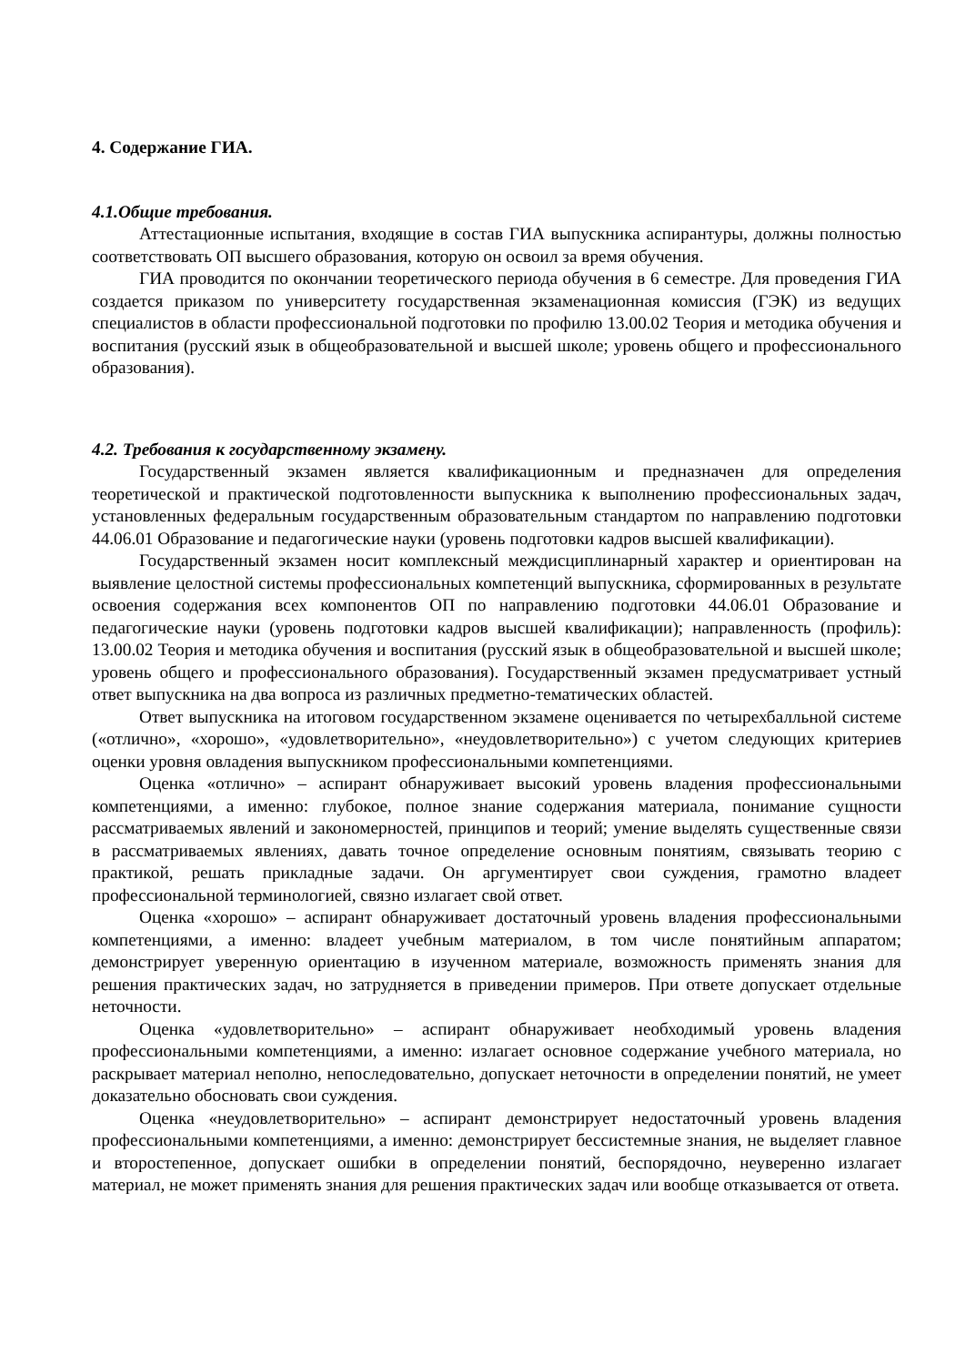4. Содержание ГИА.
4.1.Общие требования.
Аттестационные испытания, входящие в состав ГИА выпускника аспирантуры, должны полностью соответствовать ОП высшего образования, которую он освоил за время обучения.
ГИА проводится по окончании теоретического периода обучения в 6 семестре. Для проведения ГИА создается приказом по университету государственная экзаменационная комиссия (ГЭК) из ведущих специалистов в области профессиональной подготовки по профилю 13.00.02 Теория и методика обучения и воспитания (русский язык в общеобразовательной и высшей школе; уровень общего и профессионального образования).
4.2. Требования к государственному экзамену.
Государственный экзамен является квалификационным и предназначен для определения теоретической и практической подготовленности выпускника к выполнению профессиональных задач, установленных федеральным государственным образовательным стандартом по направлению подготовки 44.06.01 Образование и педагогические науки (уровень подготовки кадров высшей квалификации).
Государственный экзамен носит комплексный междисциплинарный характер и ориентирован на выявление целостной системы профессиональных компетенций выпускника, сформированных в результате освоения содержания всех компонентов ОП по направлению подготовки 44.06.01 Образование и педагогические науки (уровень подготовки кадров высшей квалификации); направленность (профиль): 13.00.02 Теория и методика обучения и воспитания (русский язык в общеобразовательной и высшей школе; уровень общего и профессионального образования). Государственный экзамен предусматривает устный ответ выпускника на два вопроса из различных предметно-тематических областей.
Ответ выпускника на итоговом государственном экзамене оценивается по четырехбалльной системе («отлично», «хорошо», «удовлетворительно», «неудовлетворительно») с учетом следующих критериев оценки уровня овладения выпускником профессиональными компетенциями.
Оценка «отлично» – аспирант обнаруживает высокий уровень владения профессиональными компетенциями, а именно: глубокое, полное знание содержания материала, понимание сущности рассматриваемых явлений и закономерностей, принципов и теорий; умение выделять существенные связи в рассматриваемых явлениях, давать точное определение основным понятиям, связывать теорию с практикой, решать прикладные задачи. Он аргументирует свои суждения, грамотно владеет профессиональной терминологией, связно излагает свой ответ.
Оценка «хорошо» – аспирант обнаруживает достаточный уровень владения профессиональными компетенциями, а именно: владеет учебным материалом, в том числе понятийным аппаратом; демонстрирует уверенную ориентацию в изученном материале, возможность применять знания для решения практических задач, но затрудняется в приведении примеров. При ответе допускает отдельные неточности.
Оценка «удовлетворительно» – аспирант обнаруживает необходимый уровень владения профессиональными компетенциями, а именно: излагает основное содержание учебного материала, но раскрывает материал неполно, непоследовательно, допускает неточности в определении понятий, не умеет доказательно обосновать свои суждения.
Оценка «неудовлетворительно» – аспирант демонстрирует недостаточный уровень владения профессиональными компетенциями, а именно: демонстрирует бессистемные знания, не выделяет главное и второстепенное, допускает ошибки в определении понятий, беспорядочно, неуверенно излагает материал, не может применять знания для решения практических задач или вообще отказывается от ответа.